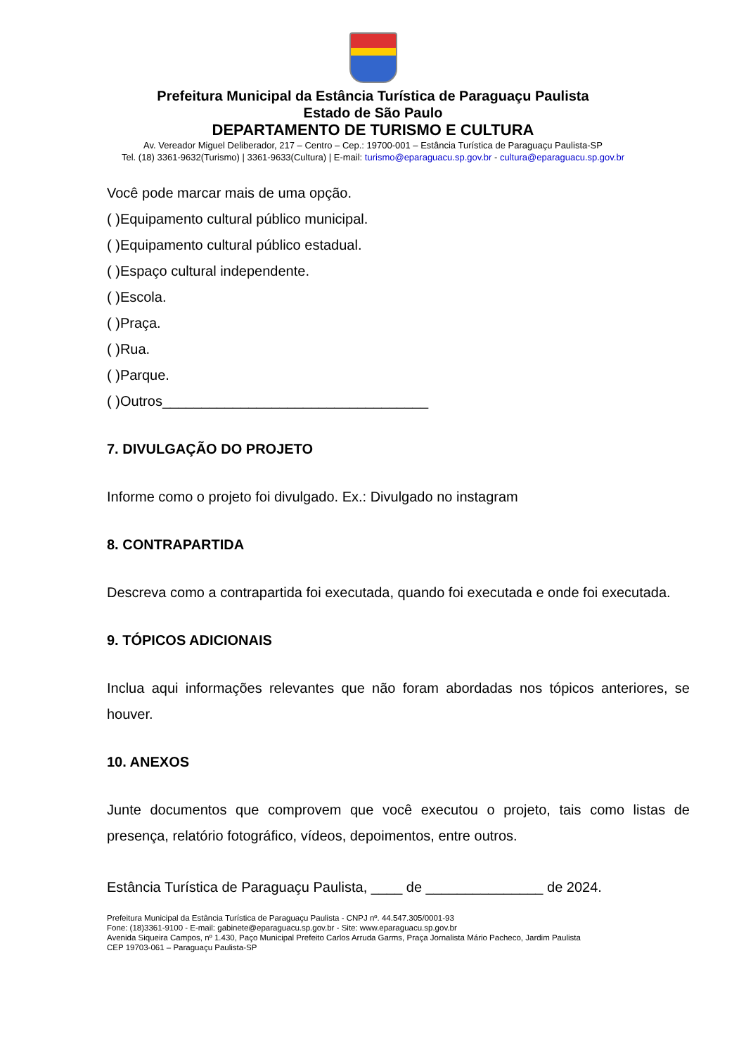Prefeitura Municipal da Estância Turística de Paraguaçu Paulista
Estado de São Paulo
DEPARTAMENTO DE TURISMO E CULTURA
Av. Vereador Miguel Deliberador, 217 – Centro – Cep.: 19700-001 – Estância Turística de Paraguaçu Paulista-SP
Tel. (18) 3361-9632(Turismo) | 3361-9633(Cultura) | E-mail: turismo@eparaguacu.sp.gov.br - cultura@eparaguacu.sp.gov.br
Você pode marcar mais de uma opção.
( )Equipamento cultural público municipal.
( )Equipamento cultural público estadual.
( )Espaço cultural independente.
( )Escola.
( )Praça.
( )Rua.
( )Parque.
( )Outros__________________________________
7. DIVULGAÇÃO DO PROJETO
Informe como o projeto foi divulgado. Ex.: Divulgado no instagram
8. CONTRAPARTIDA
Descreva como a contrapartida foi executada, quando foi executada e onde foi executada.
9. TÓPICOS ADICIONAIS
Inclua aqui informações relevantes que não foram abordadas nos tópicos anteriores, se houver.
10. ANEXOS
Junte documentos que comprovem que você executou o projeto, tais como listas de presença, relatório fotográfico, vídeos, depoimentos, entre outros.
Estância Turística de Paraguaçu Paulista, ____ de _______________ de 2024.
Prefeitura Municipal da Estância Turística de Paraguaçu Paulista - CNPJ nº. 44.547.305/0001-93
Fone: (18)3361-9100 - E-mail: gabinete@eparaguacu.sp.gov.br - Site: www.eparaguacu.sp.gov.br
Avenida Siqueira Campos, nº 1.430, Paço Municipal Prefeito Carlos Arruda Garms, Praça Jornalista Mário Pacheco, Jardim Paulista
CEP 19703-061 – Paraguaçu Paulista-SP